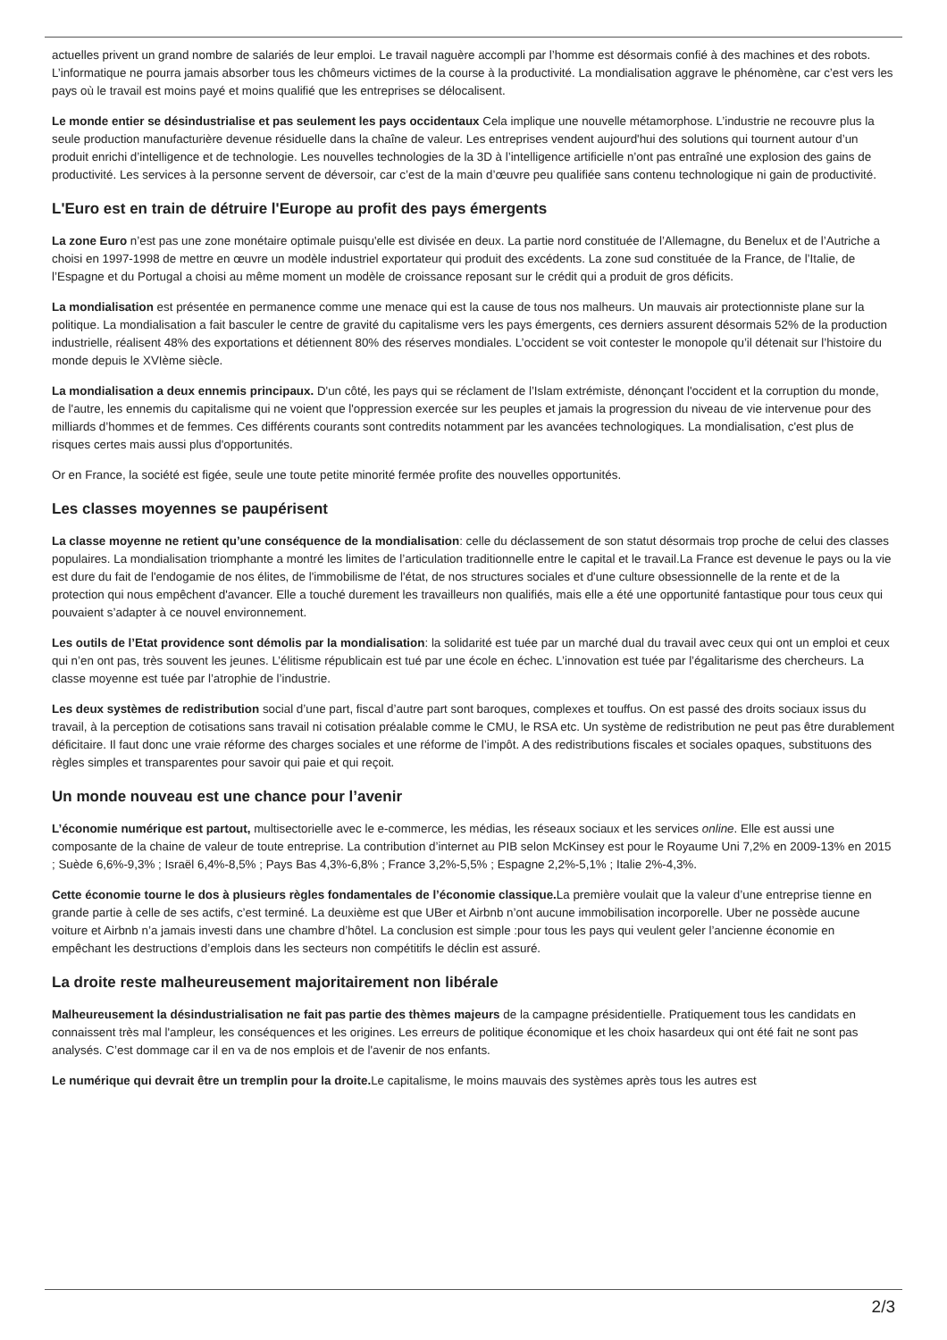actuelles privent un grand nombre de salariés de leur emploi. Le travail naguère accompli par l’homme est désormais confié à des machines et des robots. L’informatique ne pourra jamais absorber tous les chômeurs victimes de la course à la productivité. La mondialisation aggrave le phénomène, car c’est vers les pays où le travail est moins payé et moins qualifié que les entreprises se délocalisent.
Le monde entier se désindustrialise et pas seulement les pays occidentaux Cela implique une nouvelle métamorphose. L’industrie ne recouvre plus la seule production manufacturière devenue résiduelle dans la chaîne de valeur. Les entreprises vendent aujourd'hui des solutions qui tournent autour d’un produit enrichi d’intelligence et de technologie. Les nouvelles technologies de la 3D à l’intelligence artificielle n’ont pas entraîné une explosion des gains de productivité. Les services à la personne servent de déversoir, car c’est de la main d’œuvre peu qualifiée sans contenu technologique ni gain de productivité.
L'Euro est en train de détruire l'Europe au profit des pays émergents
La zone Euro n’est pas une zone monétaire optimale puisqu'elle est divisée en deux. La partie nord constituée de l’Allemagne, du Benelux et de l’Autriche a choisi en 1997-1998 de mettre en œuvre un modèle industriel exportateur qui produit des excédents. La zone sud constituée de la France, de l’Italie, de l’Espagne et du Portugal a choisi au même moment un modèle de croissance reposant sur le crédit qui a produit de gros déficits.
La mondialisation est présentée en permanence comme une menace qui est la cause de tous nos malheurs. Un mauvais air protectionniste plane sur la politique. La mondialisation a fait basculer le centre de gravité du capitalisme vers les pays émergents, ces derniers assurent désormais 52% de la production industrielle, réalisent 48% des exportations et détiennent 80% des réserves mondiales. L’occident se voit contester le monopole qu’il détenait sur l’histoire du monde depuis le XVIème siècle.
La mondialisation a deux ennemis principaux. D'un côté, les pays qui se réclament de l’Islam extrémiste, dénonçant l'occident et la corruption du monde, de l'autre, les ennemis du capitalisme qui ne voient que l'oppression exercée sur les peuples et jamais la progression du niveau de vie intervenue pour des milliards d’hommes et de femmes. Ces différents courants sont contredits notamment par les avancées technologiques. La mondialisation, c'est plus de risques certes mais aussi plus d'opportunités.
Or en France, la société est figée, seule une toute petite minorité fermée profite des nouvelles opportunités.
Les classes moyennes se paupérisent
La classe moyenne ne retient qu’une conséquence de la mondialisation: celle du déclassement de son statut désormais trop proche de celui des classes populaires. La mondialisation triomphante a montré les limites de l’articulation traditionnelle entre le capital et le travail.La France est devenue le pays ou la vie est dure du fait de l'endogamie de nos élites, de l'immobilisme de l'état, de nos structures sociales et d'une culture obsessionnelle de la rente et de la protection qui nous empêchent d'avancer. Elle a touché durement les travailleurs non qualifiés, mais elle a été une opportunité fantastique pour tous ceux qui pouvaient s’adapter à ce nouvel environnement.
Les outils de l’Etat providence sont démolis par la mondialisation: la solidarité est tuée par un marché dual du travail avec ceux qui ont un emploi et ceux qui n’en ont pas, très souvent les jeunes. L’élitisme républicain est tué par une école en échec. L’innovation est tuée par l’égalitarisme des chercheurs. La classe moyenne est tuée par l’atrophie de l’industrie.
Les deux systèmes de redistribution social d’une part, fiscal d’autre part sont baroques, complexes et touffus. On est passé des droits sociaux issus du travail, à la perception de cotisations sans travail ni cotisation préalable comme le CMU, le RSA etc. Un système de redistribution ne peut pas être durablement déficitaire. Il faut donc une vraie réforme des charges sociales et une réforme de l’impôt. A des redistributions fiscales et sociales opaques, substituons des règles simples et transparentes pour savoir qui paie et qui reçoit.
Un monde nouveau est une chance pour l’avenir
L’économie numérique est partout, multisectorielle avec le e-commerce, les médias, les réseaux sociaux et les services online. Elle est aussi une composante de la chaine de valeur de toute entreprise. La contribution d’internet au PIB selon McKinsey est pour le Royaume Uni 7,2% en 2009-13% en 2015 ; Suède 6,6%-9,3% ; Israël 6,4%-8,5% ; Pays Bas 4,3%-6,8% ; France 3,2%-5,5% ; Espagne 2,2%-5,1% ; Italie 2%-4,3%.
Cette économie tourne le dos à plusieurs règles fondamentales de l’économie classique. La première voulait que la valeur d’une entreprise tienne en grande partie à celle de ses actifs, c’est terminé. La deuxième est que UBer et Airbnb n’ont aucune immobilisation incorporelle. Uber ne possède aucune voiture et Airbnb n’a jamais investi dans une chambre d’hôtel. La conclusion est simple :pour tous les pays qui veulent geler l’ancienne économie en empêchant les destructions d’emplois dans les secteurs non compétitifs le déclin est assuré.
La droite reste malheureusement majoritairement non libérale
Malheureusement la désindustrialisation ne fait pas partie des thèmes majeurs de la campagne présidentielle. Pratiquement tous les candidats en connaissent très mal l'ampleur, les conséquences et les origines. Les erreurs de politique économique et les choix hasardeux qui ont été fait ne sont pas analysés. C’est dommage car il en va de nos emplois et de l'avenir de nos enfants.
Le numérique qui devrait être un tremplin pour la droite. Le capitalisme, le moins mauvais des systèmes après tous les autres est
2/3